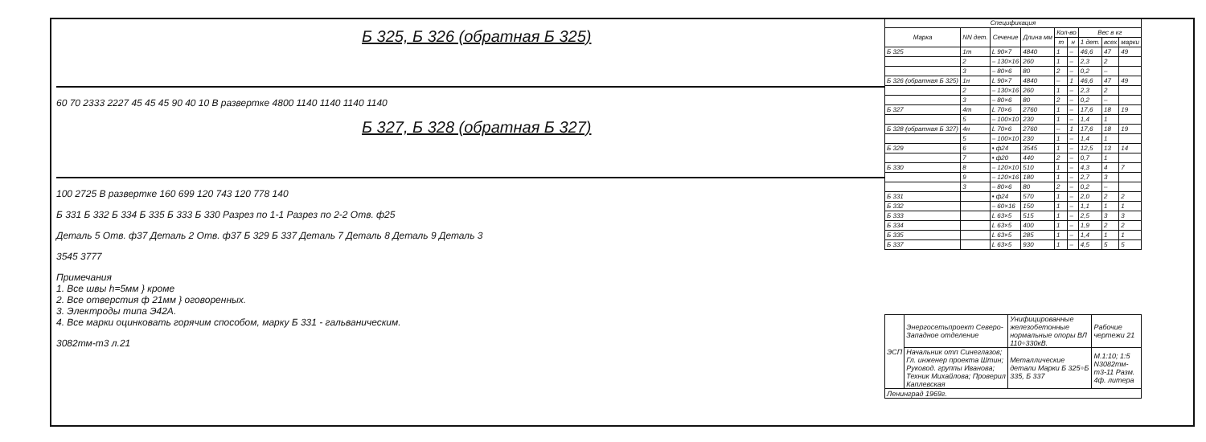Б 325, Б 326 (обратная Б 325)
60 70 2333 2227 45 45 45 90 40 10 В развертке 4800 1140 1140 1140 1140
Б 327, Б 328 (обратная Б 327)
100 2725 В развертке 160 699 120 743 120 778 140
Б 331 Б 332 Б 334 Б 335 Б 333 Б 330 Разрез по 1-1 Разрез по 2-2 Отв. ф25
Деталь 5 Отв. ф37 Деталь 2 Отв. ф37 Б 329 Б 337 Деталь 7 Деталь 8 Деталь 9 Деталь 3
3545 3777
Примечания
1. Все швы h=5мм } кроме
2. Все отверстия ф 21мм } оговоренных.
3. Электроды типа Э42А.
4. Все марки оцинковать горячим способом, марку Б 331 - гальваническим.
3082тм-т3 л.21
| Спецификация | | | | | | | | |
| --- | --- | --- | --- | --- | --- | --- | --- | --- |
| Марка | NN дет. | Сечение | Длина мм | Кол-во | | Вес в кг | | |
| | | | | т | н | 1 дет. | всех | марки |
| Б 325 | 1т | L 90×7 | 4840 | 1 | – | 46,6 | 47 | 49 |
| | 2 | – 130×16 | 260 | 1 | – | 2,3 | 2 | |
| | 3 | – 80×6 | 80 | 2 | – | 0,2 | – | |
| Б 326 (обратная Б 325) | 1н | L 90×7 | 4840 | – | 1 | 46,6 | 47 | 49 |
| | 2 | – 130×16 | 260 | 1 | – | 2,3 | 2 | |
| | 3 | – 80×6 | 80 | 2 | – | 0,2 | – | |
| Б 327 | 4т | L 70×6 | 2760 | 1 | – | 17,6 | 18 | 19 |
| | 5 | – 100×10 | 230 | 1 | – | 1,4 | 1 | |
| Б 328 (обратная Б 327) | 4н | L 70×6 | 2760 | – | 1 | 17,6 | 18 | 19 |
| | 5 | – 100×10 | 230 | 1 | – | 1,4 | 1 | |
| Б 329 | 6 | • ф24 | 3545 | 1 | – | 12,5 | 13 | 14 |
| | 7 | • ф20 | 440 | 2 | – | 0,7 | 1 | |
| Б 330 | 8 | – 120×10 | 510 | 1 | – | 4,3 | 4 | 7 |
| | 9 | – 120×16 | 180 | 1 | – | 2,7 | 3 | |
| | 3 | – 80×6 | 80 | 2 | – | 0,2 | – | |
| Б 331 | | • ф24 | 570 | 1 | – | 2,0 | 2 | 2 |
| Б 332 | | – 60×16 | 150 | 1 | – | 1,1 | 1 | 1 |
| Б 333 | | L 63×5 | 515 | 1 | – | 2,5 | 3 | 3 |
| Б 334 | | L 63×5 | 400 | 1 | – | 1,9 | 2 | 2 |
| Б 335 | | L 63×5 | 285 | 1 | – | 1,4 | 1 | 1 |
| Б 337 | | L 63×5 | 930 | 1 | – | 4,5 | 5 | 5 |
| ЭСП | Энергосетьпроект Северо-Западное отделение | Унифицированные железобетонные нормальные опоры ВЛ 110÷330кВ. | Рабочие чертежи 21 |
| | Начальник отп Синеглазов; Гл. инженер проекта Штин; Руковод. группы Иванова; Техник Михайлова; Проверил Каплевская | Металлические детали Марки Б 325÷Б 335, Б 337 | М.1:10; 1:5 N3082тм-т3-11 Разм. 4ф. литера |
| Ленинград 1969г. | | | |